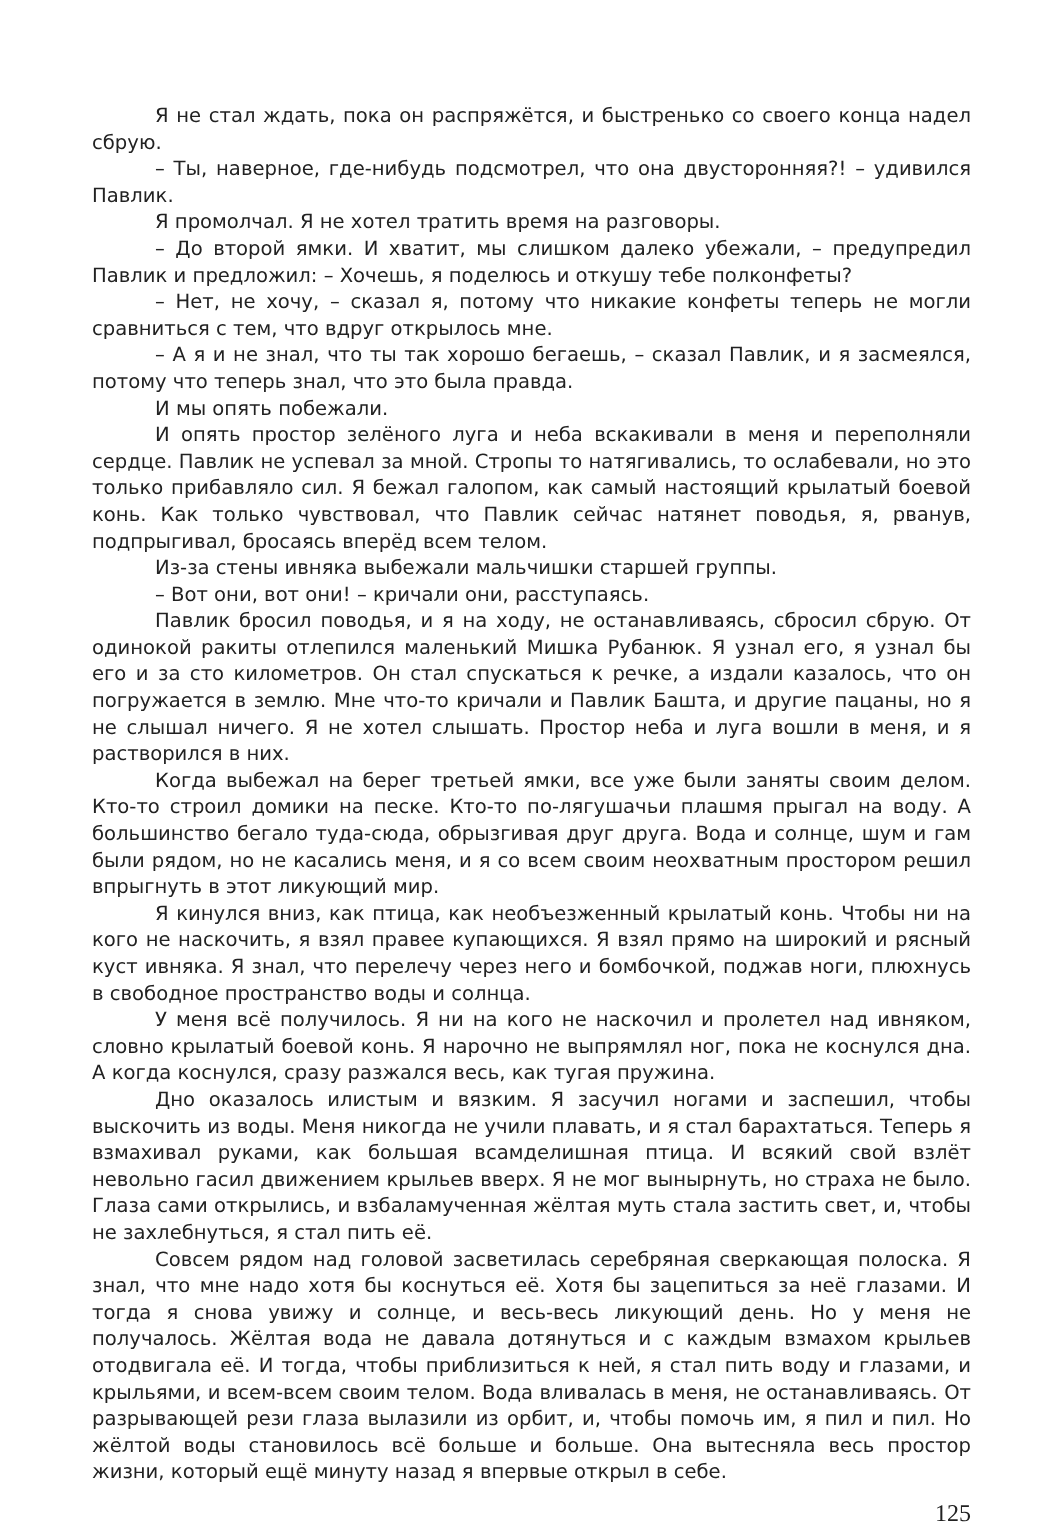Я не стал ждать, пока он распряжётся, и быстренько со своего конца надел сбрую.
– Ты, наверное, где-нибудь подсмотрел, что она двусторонняя?! – удивился Павлик.
Я промолчал. Я не хотел тратить время на разговоры.
– До второй ямки. И хватит, мы слишком далеко убежали, – предупредил Павлик и предложил: – Хочешь, я поделюсь и откушу тебе полконфеты?
– Нет, не хочу, – сказал я, потому что никакие конфеты теперь не могли сравниться с тем, что вдруг открылось мне.
– А я и не знал, что ты так хорошо бегаешь, – сказал Павлик, и я засмеялся, потому что теперь знал, что это была правда.
И мы опять побежали.
И опять простор зелёного луга и неба вскакивали в меня и переполняли сердце. Павлик не успевал за мной. Стропы то натягивались, то ослабевали, но это только прибавляло сил. Я бежал галопом, как самый настоящий крылатый боевой конь. Как только чувствовал, что Павлик сейчас натянет поводья, я, рванув, подпрыгивал, бросаясь вперёд всем телом.
Из-за стены ивняка выбежали мальчишки старшей группы.
– Вот они, вот они! – кричали они, расступаясь.
Павлик бросил поводья, и я на ходу, не останавливаясь, сбросил сбрую. От одинокой ракиты отлепился маленький Мишка Рубанюк. Я узнал его, я узнал бы его и за сто километров. Он стал спускаться к речке, а издали казалось, что он погружается в землю. Мне что-то кричали и Павлик Башта, и другие пацаны, но я не слышал ничего. Я не хотел слышать. Простор неба и луга вошли в меня, и я растворился в них.
Когда выбежал на берег третьей ямки, все уже были заняты своим делом. Кто-то строил домики на песке. Кто-то по-лягушачьи плашмя прыгал на воду. А большинство бегало туда-сюда, обрызгивая друг друга. Вода и солнце, шум и гам были рядом, но не касались меня, и я со всем своим неохватным простором решил впрыгнуть в этот ликующий мир.
Я кинулся вниз, как птица, как необъезженный крылатый конь. Чтобы ни на кого не наскочить, я взял правее купающихся. Я взял прямо на широкий и рясный куст ивняка. Я знал, что перелечу через него и бомбочкой, поджав ноги, плюхнусь в свободное пространство воды и солнца.
У меня всё получилось. Я ни на кого не наскочил и пролетел над ивняком, словно крылатый боевой конь. Я нарочно не выпрямлял ног, пока не коснулся дна. А когда коснулся, сразу разжался весь, как тугая пружина.
Дно оказалось илистым и вязким. Я засучил ногами и заспешил, чтобы выскочить из воды. Меня никогда не учили плавать, и я стал барахтаться. Теперь я взмахивал руками, как большая всамделишная птица. И всякий свой взлёт невольно гасил движением крыльев вверх. Я не мог вынырнуть, но страха не было. Глаза сами открылись, и взбаламученная жёлтая муть стала застить свет, и, чтобы не захлебнуться, я стал пить её.
Совсем рядом над головой засветилась серебряная сверкающая полоска. Я знал, что мне надо хотя бы коснуться её. Хотя бы зацепиться за неё глазами. И тогда я снова увижу и солнце, и весь-весь ликующий день. Но у меня не получалось. Жёлтая вода не давала дотянуться и с каждым взмахом крыльев отодвигала её. И тогда, чтобы приблизиться к ней, я стал пить воду и глазами, и крыльями, и всем-всем своим телом. Вода вливалась в меня, не останавливаясь. От разрывающей рези глаза вылазили из орбит, и, чтобы помочь им, я пил и пил. Но жёлтой воды становилось всё больше и больше. Она вытесняла весь простор жизни, который ещё минуту назад я впервые открыл в себе.
125